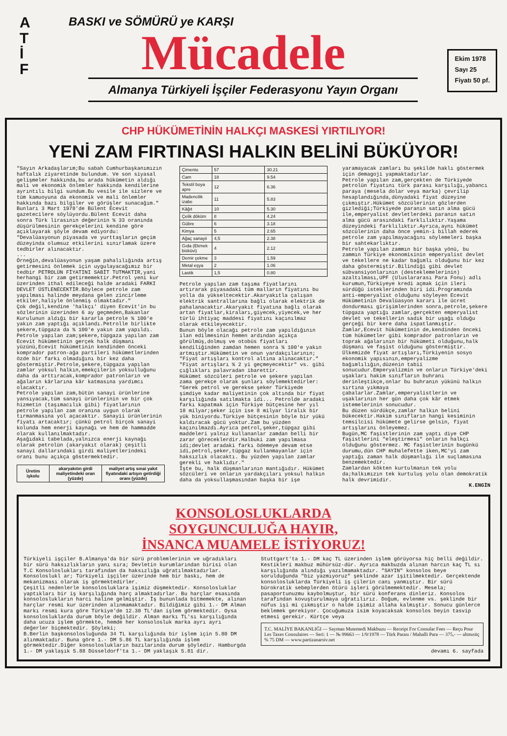A
T
İ
F
BASKI ve SÖMÜRÜ ye KARŞI
Mücadele
Almanya Türkiyeli İşçiler Federasyonu Yayın Organı
Ekim 1978
Sayı 25
Fiyatı 50 pf.
CHP HÜKÜMETİNİN HALKÇI MASKESİ YIRTILIYOR!
YENİ ZAM FIRTINASI HALKIN BELİNİ BÜKÜYOR!
"Sayın Arkadaşlarım;Bu sabah Cumhurbaşkanımızın haftalık ziyaretinde bulundum. Ve son siyasal gelişmeler hakkında,bu arada hükümetin aldığı mali ve ekonomik önlemler hakkında kendilerine ayrıntılı bilgi sundum.Bu vesile ile sizlere ve tüm kamuoyuna da ekonomik ve mali önlemler hakkında bazı bilgiler ve görüşler sunacağım."
Bunları 3 Mart 1978'de Bülent Ecevit gazetecilere söylüyordu.Bülent Ecevit daha sonra Türk lirasının değerinin % 33 oranında düşürülmesinin gerekçelerini kendine göre açıklayarak şöyle devam ediyordu:
"Devalüasyonun piyasada ve yurttaşların geçim düzeyinda olumsuz etkilerini sınırlamak üzere tedbirler alınacaktır.
...
Örneğin,devalüasyonun yaşam pahalılığında artış getirmesini önlemek için uygulayacağımız bir tedbir PETROLÜN FİYATINI SABİT TUTMAKTIR,yani herhangi bir zam getirmemektir.Petrol yeni kur üzerinden ithal edileceği halde aradaki FARKI DEVLET ÜSTLENECEKTİR.Böylece petrole zam yapılması halinde meydana gelen zincirleme etkiler,haliyle önlenmiş olmaktadır."
Çok değil,kendine 'halkçı' diyen Ecevit'in bu sözlerinin üzerinden 6 ay geçmeden,Bakanlar Kurulunun aldığı bir kararla petrole % 100'e yakın zam yaptığı açıklandı.Petrolle birlikte şekere,tüpgaza da % 100'e yakın zam yapıldı.
Petrole yapılan zam;şekere,tüpgaza yapılan zam Ecevit hükümetinin gerçek halk düşmanı yüzünü,Ecevit hükümetinin kendinden önceki komprador patron-ağa partileri hükümetlerinden özde bir farkı olmadığını bir kez daha göstermiştir.Petrole,şekere,tüpgaza yapılan zamlar yoksul halkın,emekçilerin yoksulluğunu daha da arttıracak,komprador patronların ve ağaların kârlarına kâr katmasına yardımcı olacaktır.
Petrole yapılan zam,bütün sanayi ürünlerine yansıyacak,tüm sanayi ürünlerinin ve bir çok hizmetin (taşımacılık gibi) fiyatlarının petrole yapılan zam oranına uygun olarak tırmanmasına yol açacaktır. Sanayii ürünlerinin fiyatı artacaktır; çünkü petrol birçok sanayi kolunda hem enerji kaynağı ve hem de hammadde olarak kullanılmaktadır.
Aşağıdaki tabelada,yalnızca enerji kaynağı olarak petrolün (akaryakıt olarak) çeşitli sanayi dallarındaki girdi maliyetlerindeki oranı bunu açıkça göstermektedir.
| Üretim işkolu | akaryakıtın girdi maliyetindeki oran (yüzde) | maliyet artış sınai yakıt fiyatındaki artışın getirdiği oranı (yüzde) |
| --- | --- | --- |
| Çimento | 57 | 30.21 |
| Cam | 18 | 9.54 |
| Tekstil boya apre | 12 | 6.36 |
| Madencilik izabe | 11 | 5.83 |
| Kâğıt | 10 | 5.30 |
| Çelik döküm | 8 | 4.24 |
| Gübre | 6 | 3.18 |
| Kimya | 5 | 2.65 |
| Ağaç sanayii | 4,5 | 2.38 |
| Gıda (Ekmek bisküvi) | 4 | 2.12 |
| Demir çekme | 3 | 1.59 |
| Metal eşya | 2 | 1.06 |
| Lastik | 1,5 | 0.80 |
Petrole yapılan zam taşıma fiyatlarını artırarak piyasadaki tüm malların fiyatını bu yolla da yükseltecektir.Akaryakıtla çalışan elektrik santrallarına bağlı olarak elektrik de pahalanacaktır.Akaryakıt fiyatına bağlı olarak artan fiyatlar,kiraları,giyecek,yiyecek,ve her türlü ihtiyaç maddesi fiyatını kaçınılmaz olarak etkileyecektir.
Bunun böyle olacağı petrole zam yapıldığının ilan edilmesinin hemen ardından açıkça görülmüş,dolmuş ve otobüs fiyatları kendiliğinden zamdan hemen sonra % 100'e yakın artmıştır.Hükümetin ve onun yardakçılarının; "Fiyat artışları kontrol altına alınacaktır." "Fiyat artışları % 2 yi geçmeyecektir" vs. gibi çığlıkları palavradan ibarettir.
Hükümet sözcüleri petrole ve şekere yapılan zama gerekçe olarak şunları söylemektedirler: "Gerek petrol ve gerekse şeker Türkiyede şimdiye kadar maliyetinin çok altında bir fiyat karşılığında satılmakta idi... Petrolde aradaki farkı kapatmak için Türkiye bütçesine her yıl 18 milyar;şeker için ise 8 milyar liralık bir yük biniyordu.Türkiye bütçesinin böyle bir yükü kaldıracak gücü yoktur.Zam bu yüzden kaçınılmazdı.Ayrıca petrol,şeker,tüpgaz gibi maddeleri yalnız kullananlar zamdan belli bir zarar göreceklerdir.Halbuki zam yapılmasa idi;devlet aradaki farkı ödemeye devam etse idi,petrol,şeker,tüpgaz kullanmayanlar için haksızlık olacaktı. Bu yüzden yapılan zamlar gerekli ve haklıdır."
İşte bu, halk düşmanlarının mantığıdır. Hükümet sözcüleri ve onların yardakçıları yoksul halkın daha da yoksullaşmasından başka bir işe yaramayacak zamları bu şekilde haklı göstermek için demagoji yapmaktadırlar.
Petrole yapılan zam,gerçekten de Türkiyede petrolün fiyatını türk parası karşılığı,yabancı paraya (mesela dolar veya marka) çevrilip hesaplandığında,dünyadaki fiyat düzeyine çıkmıştır.Hükümet sözcülerinin gözlerden gizlediği;Türkiyede paranın satın alma gücü ile,emperyalist devletlerdeki paranın satın alma gücü arasındaki farklılıktır.Yaşama düzeyindeki farklılıktır.Ayrıca,aynı hükümet sözcülerinin daha önce yemin-i billah ederek petrole zam yapılmayacağını söylemeleri başka bir sahtekarlıktır.
Petrole yapılan zammın bir başka yönü, bu zammın Türkiye ekonomisinin emperyalist devlet ve tekellere ne kadar bağımlı olduğunu bir kez daha göstermiştir.Bilindiği gibi devlet sübvansiyonlarının (desteklemelerinin) azaltılması,UPF (Uluslararası Para Fonu) adlı kurumun,Türkiyeye kredi açmak için ileri sürdüğü isteklerinden biri idi.Programında anti-emperyalist olduğunu söyleyen Ecevit Hükümetinin Devalüasyon kararı ile ücret dondurması girişimlerinden sonra,petrole,şekere tüpgaza yaptığı zamlar,gerçekten emperyalist devlet ve tekellerin sadık bir uşağı olduğu gerçeği bir kere daha ispatlanmıştır.
Zamlar,Ecevit hükümetinin de,kendinden önceki tüm hükümetler gibi komprador patronların ve toprak ağalarının bir hükümeti olduğunu,halk düşmanı ve faşist olduğunu göstermiştir.
Ülkemizde fiyat artışları,Türkiyenin sosyo ekonomik yapısının,emperyalizme bağımlılığın,düzenin tabii sonucudur.Emperyalizmin ve onların Türkiye'deki uşakları hakim sınıfların buhranı derinleştikçe,onlar bu buhranın yükünü halkın sırtına yıkmaya çabalarlar.Zamlar,emperyalistlerin ve uşaklarının her gün daha çok kâr etmek istemelerinin sonucudur.
Bu düzen sürdükçe,zamlar halkın belini bükecektir.Hakim sınıfların hangi kesiminin temsilcisi hükümete gelirse gelsin, fiyat artışlarını önleyemez.
Bugün,MC faşistlerinin zam yaptı diye CHP faşistlerini "eleştirmesi" onların halkçı olduğunu göstermez. MC faşistlerinin bugünkü durumu,dün CHP muhalefette iken,MC'yi zam yaptığı zaman halk düşmanlığı ile suçlamasına benzemektedir.
Zamlardan kökten kurtulmanın tek yolu da;halkımızın tek kurtuluş yolu olan demokratik halk devrimidir.
K.ENGİN
KONSOLOSLUKLARDA
SOYGUNCULUĞA HAYIR,
İNSANCA MUAMELE İSTİYORUZ!
Türkiyeli işçiler B.Almanya'da bir sürü problemlerinin ve uğradıkları bir sürü haksızlıkların yanı sıra; Devletin kurumlarından birisi olan T.C Konsoloslukları tarafından da haksızlığa uğratılmaktadırlar.
Konsoloslukl ar; Türkiyeli işçiler üzerinde hem bir baskı, hem de mekanizması olarak iş görmektedirler.
Çeşitli nedenlerle konsolosluklara işimiz düşmektedir. Konsolosluklar yaptıkları bir iş karşılığında harç almaktadırlar. Bu harçlar esasında konsoloslukların harcı haline gelmiştir. İş bununlada bitmemekte, alınan harçlar resmi kur üzerinden alınmamaktadır. Bildiğimiz gibi 1.- DM Alman markı resmi kura göre Türkiye'de 12.30 TL'dan işlem görmektedir. Oysa konsolosluklarda durum böyle değildir. Alman markı TL'sı karşılığında daha ucuza işlem görmekte, hemde her konsolosluk marka ayrı ayrı değerler biçmektedir. Şöyleki;
B.Berlin başkonsolosluğunda 34 TL karşılığında bir işlem için 5.80 DM alınmaktadır. Buna göre 1.- DM 5.86 TL karşılığında işlem görmektedir.Diğer konsoloslukların bazılarında durum şöyledir. Hamburgda 1.- DM yaklaşık 5.88 Düsseldorf'ta 1.- DM yaklaşık 5.81 dir. Stuttgart'ta 1.- DM kaç TL üzerinden işlem görüyorsa hiç belli değildir. Kestikleri makbuz mühürsüz-dür. Ayrıca makbuzda alınan harcın kaç TL sı karşılığında alındığı yazılmamaktadır. "SAYIN" konsolos beye sorulduğunda "biz yazmıyoruz" şeklinde azar işitilmektedir. Gerçektende konsolosluklarda Türkiyeli iş çilerin canı yanmıştır. Bir sürü bürokratik sebeplerden ötürü işleri görülmemektedir. Mesela; pasaportunuzmu kaybolmuştur, bir sürü konferans dinleriz. Konsolos tarafından kovuşturulmaya uğratılırız. Doğum, evlenme vs. şeklinde bir nüfus işi mi çıkmıştır o halde işimiz allaha kalmıştır. Sonucu günlerce beklemek gerekiyor. Çocuğumuza isim koyacaksak konsolos beyin tasvip etmesi gerekir. Kürtçe veya
T.C. MALİYE BAKANLIĞI — Sayman Mutemedi Makbuzu — Receipt For Consular Fees — Reçu Pour Les Taxes Consulaires — Seri: 1 — № 99663 — 1/9/1978 — Türk Parası / Mahalli Para — 375,- — altmısüç % 75 DM — www.partizanarsiv.net
devamı 6. sayfada